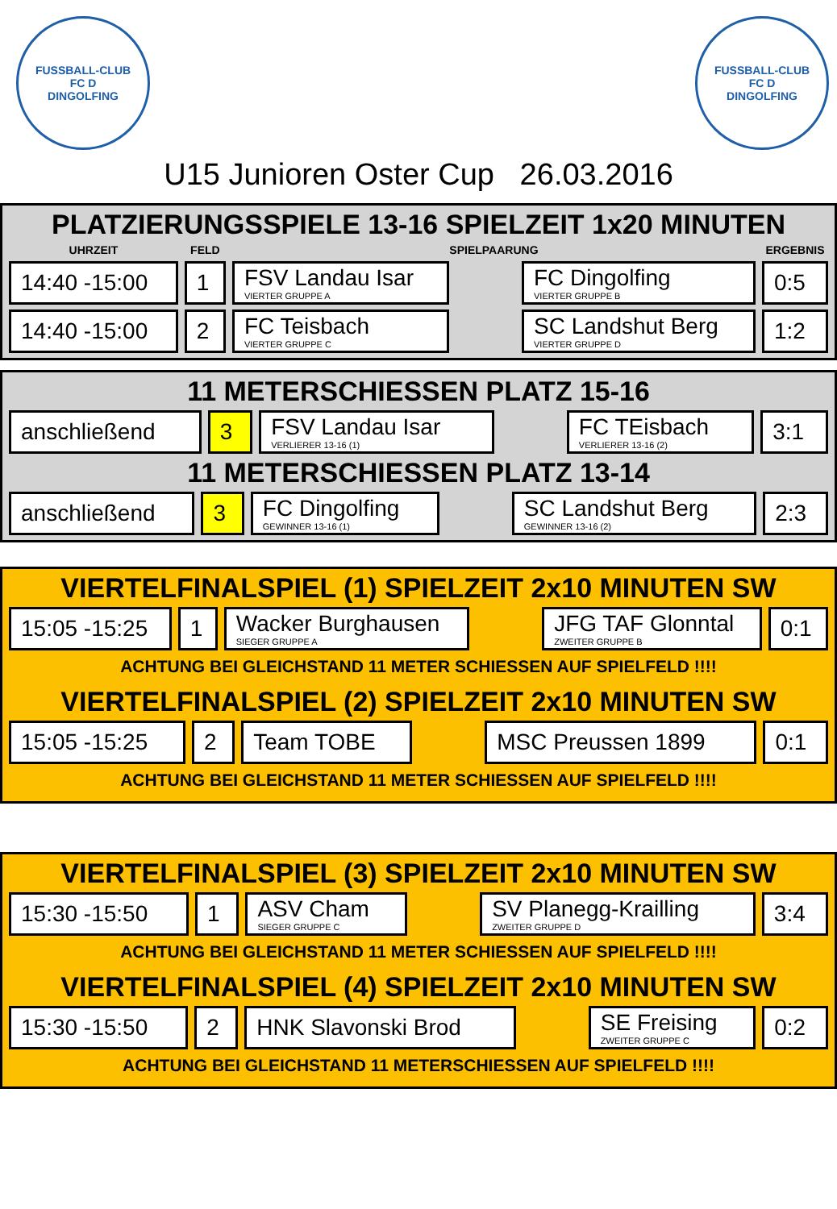FUSSBALL-CLUB
FC D
DINGOLFING
FUSSBALL-CLUB
FC D
DINGOLFING
U15 Junioren Oster Cup 26.03.2016
PLATZIERUNGSSPIELE 13-16 SPIELZEIT 1x20 MINUTEN
| UHRZEIT | FELD | SPIELPAARUNG | | | ERGEBNIS |
| --- | --- | --- | --- | --- | --- |
| 14:40 -15:00 | 1 | FSV Landau Isar VIERTER GRUPPE A | | FC Dingolfing VIERTER GRUPPE B | 0:5 |
| 14:40 -15:00 | 2 | FC Teisbach VIERTER GRUPPE C | | SC Landshut Berg VIERTER GRUPPE D | 1:2 |
11 METERSCHIESSEN PLATZ 15-16
| anschließend | 3 | FSV Landau Isar VERLIERER 13-16 (1) | | FC TEisbach VERLIERER 13-16 (2) | 3:1 |
11 METERSCHIESSEN PLATZ 13-14
| anschließend | 3 | FC Dingolfing GEWINNER 13-16 (1) | | SC Landshut Berg GEWINNER 13-16 (2) | 2:3 |
VIERTELFINALSPIEL (1) SPIELZEIT 2x10 MINUTEN SW
| 15:05 -15:25 | 1 | Wacker Burghausen SIEGER GRUPPE A | | JFG TAF Glonntal ZWEITER GRUPPE B | 0:1 |
ACHTUNG BEI GLEICHSTAND 11 METER SCHIESSEN AUF SPIELFELD !!!!
VIERTELFINALSPIEL (2) SPIELZEIT 2x10 MINUTEN SW
| 15:05 -15:25 | 2 | Team TOBE | | MSC Preussen 1899 | 0:1 |
ACHTUNG BEI GLEICHSTAND 11 METER SCHIESSEN AUF SPIELFELD !!!!
VIERTELFINALSPIEL (3) SPIELZEIT 2x10 MINUTEN SW
| 15:30 -15:50 | 1 | ASV Cham SIEGER GRUPPE C | | SV Planegg-Krailling ZWEITER GRUPPE D | 3:4 |
ACHTUNG BEI GLEICHSTAND 11 METER SCHIESSEN AUF SPIELFELD !!!!
VIERTELFINALSPIEL (4) SPIELZEIT 2x10 MINUTEN SW
| 15:30 -15:50 | 2 | HNK Slavonski Brod | | SE Freising ZWEITER GRUPPE C | 0:2 |
ACHTUNG BEI GLEICHSTAND 11 METERSCHIESSEN AUF SPIELFELD !!!!